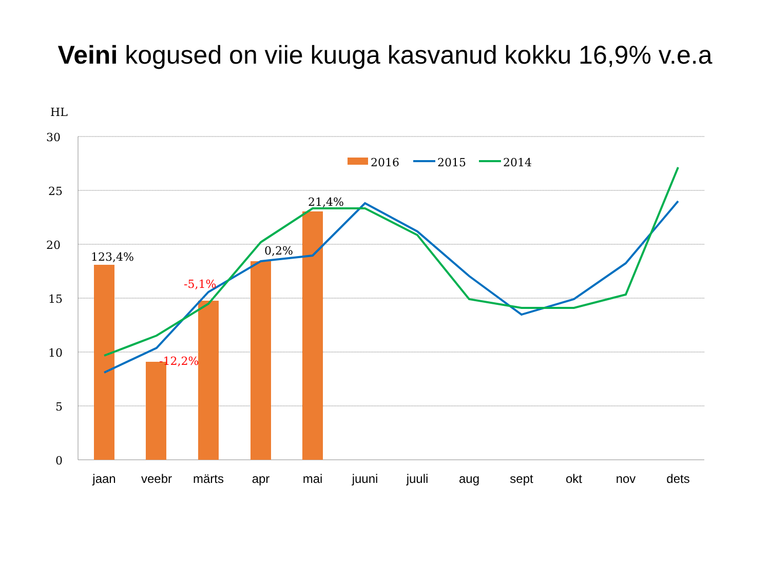Veini kogused on viie kuuga kasvanud kokku 16,9% v.e.a
HL
30
25
20
15
10
5
0
2016
2015
2014
123,4%
-12,2%
-5,1%
0,2%
21,4%
jaan
veebr
märts
apr
mai
juuni
juuli
aug
sept
okt
nov
dets